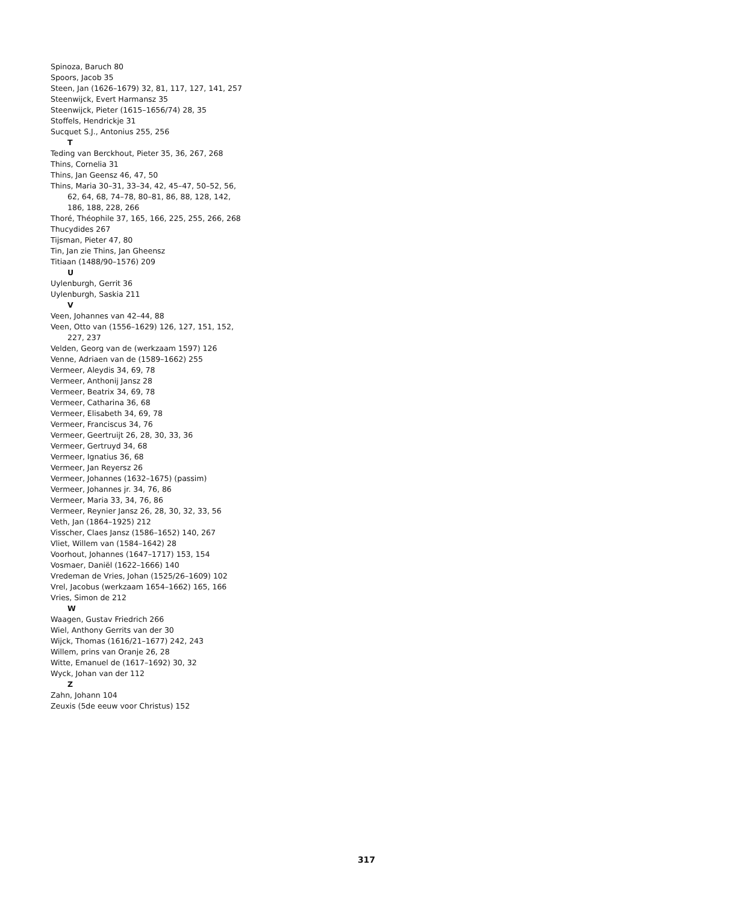Spinoza, Baruch 80
Spoors, Jacob 35
Steen, Jan (1626–1679) 32, 81, 117, 127, 141, 257
Steenwijck, Evert Harmansz 35
Steenwijck, Pieter (1615–1656/74) 28, 35
Stoffels, Hendrickje 31
Sucquet S.J., Antonius 255, 256
T
Teding van Berckhout, Pieter 35, 36, 267, 268
Thins, Cornelia 31
Thins, Jan Geensz 46, 47, 50
Thins, Maria 30–31, 33–34, 42, 45–47, 50–52, 56, 62, 64, 68, 74–78, 80–81, 86, 88, 128, 142, 186, 188, 228, 266
Thoré, Théophile 37, 165, 166, 225, 255, 266, 268
Thucydides 267
Tijsman, Pieter 47, 80
Tin, Jan zie Thins, Jan Gheensz
Titiaan (1488/90–1576) 209
U
Uylenburgh, Gerrit 36
Uylenburgh, Saskia 211
V
Veen, Johannes van 42–44, 88
Veen, Otto van (1556–1629) 126, 127, 151, 152, 227, 237
Velden, Georg van de (werkzaam 1597) 126
Venne, Adriaen van de (1589–1662) 255
Vermeer, Aleydis 34, 69, 78
Vermeer, Anthonij Jansz 28
Vermeer, Beatrix 34, 69, 78
Vermeer, Catharina 36, 68
Vermeer, Elisabeth 34, 69, 78
Vermeer, Franciscus 34, 76
Vermeer, Geertruijt 26, 28, 30, 33, 36
Vermeer, Gertruyd 34, 68
Vermeer, Ignatius 36, 68
Vermeer, Jan Reyersz 26
Vermeer, Johannes (1632–1675) (passim)
Vermeer, Johannes jr. 34, 76, 86
Vermeer, Maria 33, 34, 76, 86
Vermeer, Reynier Jansz 26, 28, 30, 32, 33, 56
Veth, Jan (1864–1925) 212
Visscher, Claes Jansz (1586–1652) 140, 267
Vliet, Willem van (1584–1642) 28
Voorhout, Johannes (1647–1717) 153, 154
Vosmaer, Daniël (1622–1666) 140
Vredeman de Vries, Johan (1525/26–1609) 102
Vrel, Jacobus (werkzaam 1654–1662) 165, 166
Vries, Simon de 212
W
Waagen, Gustav Friedrich 266
Wiel, Anthony Gerrits van der 30
Wijck, Thomas (1616/21–1677) 242, 243
Willem, prins van Oranje 26, 28
Witte, Emanuel de (1617–1692) 30, 32
Wyck, Johan van der 112
Z
Zahn, Johann 104
Zeuxis (5de eeuw voor Christus) 152
317